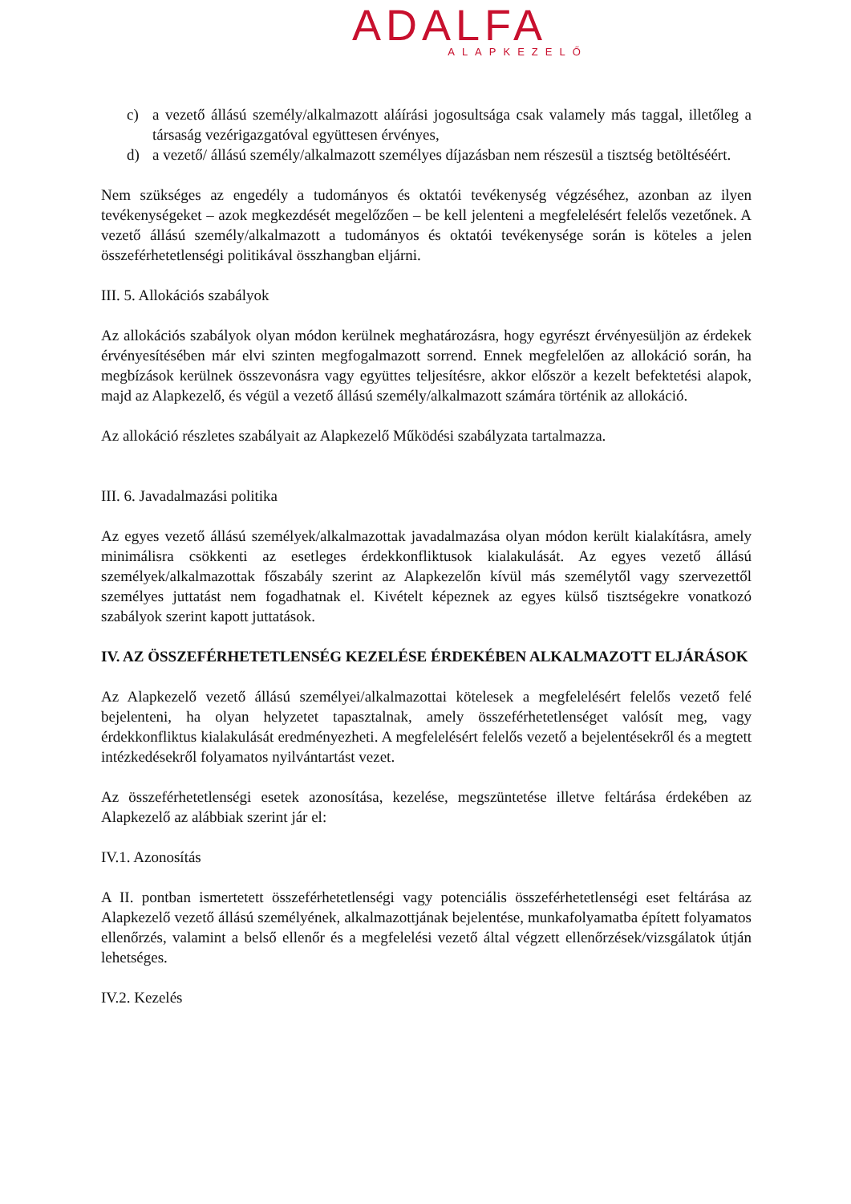ADALFA
ALAPKEZELŐ
c) a vezető állású személy/alkalmazott aláírási jogosultsága csak valamely más taggal, illetőleg a társaság vezérigazgatóval együttesen érvényes,
d) a vezető/ állású személy/alkalmazott személyes díjazásban nem részesül a tisztség betöltéséért.
Nem szükséges az engedély a tudományos és oktatói tevékenység végzéséhez, azonban az ilyen tevékenységeket – azok megkezdését megelőzően – be kell jelenteni a megfelelésért felelős vezetőnek. A vezető állású személy/alkalmazott a tudományos és oktatói tevékenysége során is köteles a jelen összeférhetetlenségi politikával összhangban eljárni.
III. 5. Allokációs szabályok
Az allokációs szabályok olyan módon kerülnek meghatározásra, hogy egyrészt érvényesüljön az érdekek érvényesítésében már elvi szinten megfogalmazott sorrend. Ennek megfelelően az allokáció során, ha megbízások kerülnek összevonásra vagy együttes teljesítésre, akkor először a kezelt befektetési alapok, majd az Alapkezelő, és végül a vezető állású személy/alkalmazott számára történik az allokáció.
Az allokáció részletes szabályait az Alapkezelő Működési szabályzata tartalmazza.
III. 6. Javadalmazási politika
Az egyes vezető állású személyek/alkalmazottak javadalmazása olyan módon került kialakításra, amely minimálisra csökkenti az esetleges érdekkonfliktusok kialakulását. Az egyes vezető állású személyek/alkalmazottak főszabály szerint az Alapkezelőn kívül más személytől vagy szervezettől személyes juttatást nem fogadhatnak el. Kivételt képeznek az egyes külső tisztségekre vonatkozó szabályok szerint kapott juttatások.
IV. AZ ÖSSZEFÉRHETETLENSÉG KEZELÉSE ÉRDEKÉBEN ALKALMAZOTT ELJÁRÁSOK
Az Alapkezelő vezető állású személyei/alkalmazottai kötelesek a megfelelésért felelős vezető felé bejelenteni, ha olyan helyzetet tapasztalnak, amely összeférhetetlenséget valósít meg, vagy érdekkonfliktus kialakulását eredményezheti. A megfelelésért felelős vezető a bejelentésekről és a megtett intézkedésekről folyamatos nyilvántartást vezet.
Az összeférhetetlenségi esetek azonosítása, kezelése, megszüntetése illetve feltárása érdekében az Alapkezelő az alábbiak szerint jár el:
IV.1. Azonosítás
A II. pontban ismertetett összeférhetetlenségi vagy potenciális összeférhetetlenségi eset feltárása az Alapkezelő vezető állású személyének, alkalmazottjának bejelentése, munkafolyamatba épített folyamatos ellenőrzés, valamint a belső ellenőr és a megfelelési vezető által végzett ellenőrzések/vizsgálatok útján lehetséges.
IV.2. Kezelés